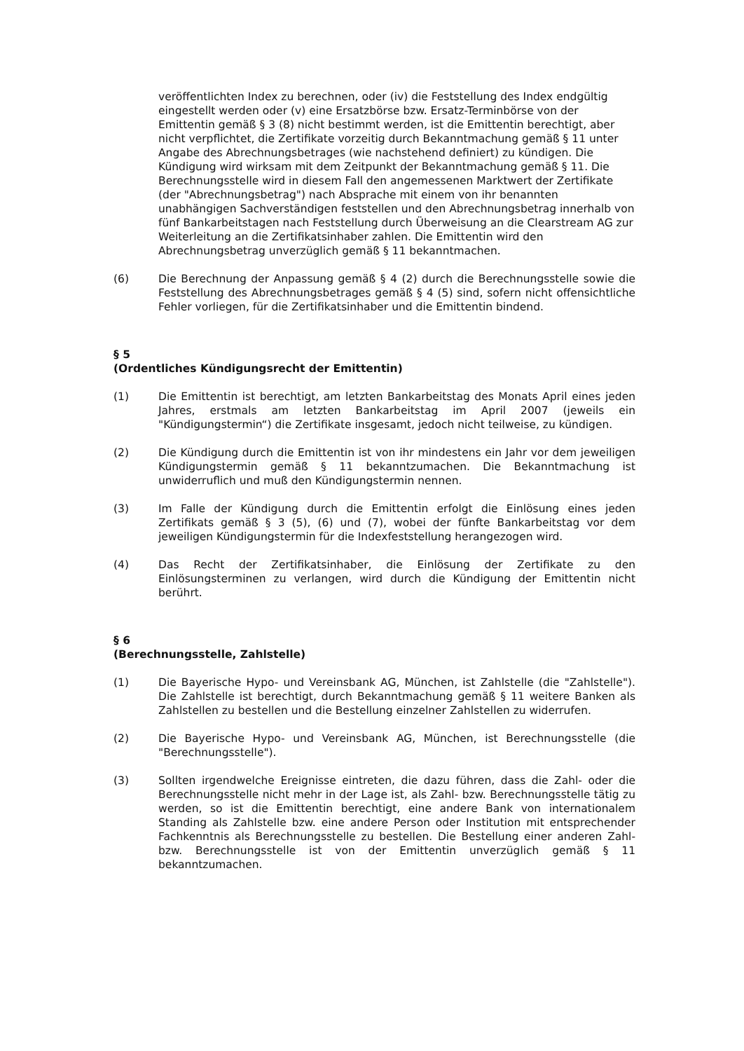veröffentlichten Index zu berechnen, oder (iv) die Feststellung des Index endgültig eingestellt werden oder (v) eine Ersatzbörse bzw. Ersatz-Terminbörse von der Emittentin gemäß § 3 (8) nicht bestimmt werden, ist die Emittentin berechtigt, aber nicht verpflichtet, die Zertifikate vorzeitig durch Bekanntmachung gemäß § 11 unter Angabe des Abrechnungsbetrages (wie nachstehend definiert) zu kündigen. Die Kündigung wird wirksam mit dem Zeitpunkt der Bekanntmachung gemäß § 11. Die Berechnungsstelle wird in diesem Fall den angemessenen Marktwert der Zertifikate (der "Abrechnungsbetrag") nach Absprache mit einem von ihr benannten unabhängigen Sachverständigen feststellen und den Abrechnungsbetrag innerhalb von fünf Bankarbeitstagen nach Feststellung durch Überweisung an die Clearstream AG zur Weiterleitung an die Zertifikatsinhaber zahlen. Die Emittentin wird den Abrechnungsbetrag unverzüglich gemäß § 11 bekanntmachen.
(6) Die Berechnung der Anpassung gemäß § 4 (2) durch die Berechnungsstelle sowie die Feststellung des Abrechnungsbetrages gemäß § 4 (5) sind, sofern nicht offensichtliche Fehler vorliegen, für die Zertifikatsinhaber und die Emittentin bindend.
§ 5
(Ordentliches Kündigungsrecht der Emittentin)
(1) Die Emittentin ist berechtigt, am letzten Bankarbeitstag des Monats April eines jeden Jahres, erstmals am letzten Bankarbeitstag im April 2007 (jeweils ein "Kündigungstermin“) die Zertifikate insgesamt, jedoch nicht teilweise, zu kündigen.
(2) Die Kündigung durch die Emittentin ist von ihr mindestens ein Jahr vor dem jeweiligen Kündigungstermin gemäß § 11 bekanntzumachen. Die Bekanntmachung ist unwiderruflich und muß den Kündigungstermin nennen.
(3) Im Falle der Kündigung durch die Emittentin erfolgt die Einlösung eines jeden Zertifikats gemäß § 3 (5), (6) und (7), wobei der fünfte Bankarbeitstag vor dem jeweiligen Kündigungstermin für die Indexfeststellung herangezogen wird.
(4) Das Recht der Zertifikatsinhaber, die Einlösung der Zertifikate zu den Einlösungsterminen zu verlangen, wird durch die Kündigung der Emittentin nicht berührt.
§ 6
(Berechnungsstelle, Zahlstelle)
(1) Die Bayerische Hypo- und Vereinsbank AG, München, ist Zahlstelle (die "Zahlstelle"). Die Zahlstelle ist berechtigt, durch Bekanntmachung gemäß § 11 weitere Banken als Zahlstellen zu bestellen und die Bestellung einzelner Zahlstellen zu widerrufen.
(2) Die Bayerische Hypo- und Vereinsbank AG, München, ist Berechnungsstelle (die "Berechnungsstelle").
(3) Sollten irgendwelche Ereignisse eintreten, die dazu führen, dass die Zahl- oder die Berechnungsstelle nicht mehr in der Lage ist, als Zahl- bzw. Berechnungsstelle tätig zu werden, so ist die Emittentin berechtigt, eine andere Bank von internationalem Standing als Zahlstelle bzw. eine andere Person oder Institution mit entsprechender Fachkenntnis als Berechnungsstelle zu bestellen. Die Bestellung einer anderen Zahl- bzw. Berechnungsstelle ist von der Emittentin unverzüglich gemäß § 11 bekanntzumachen.